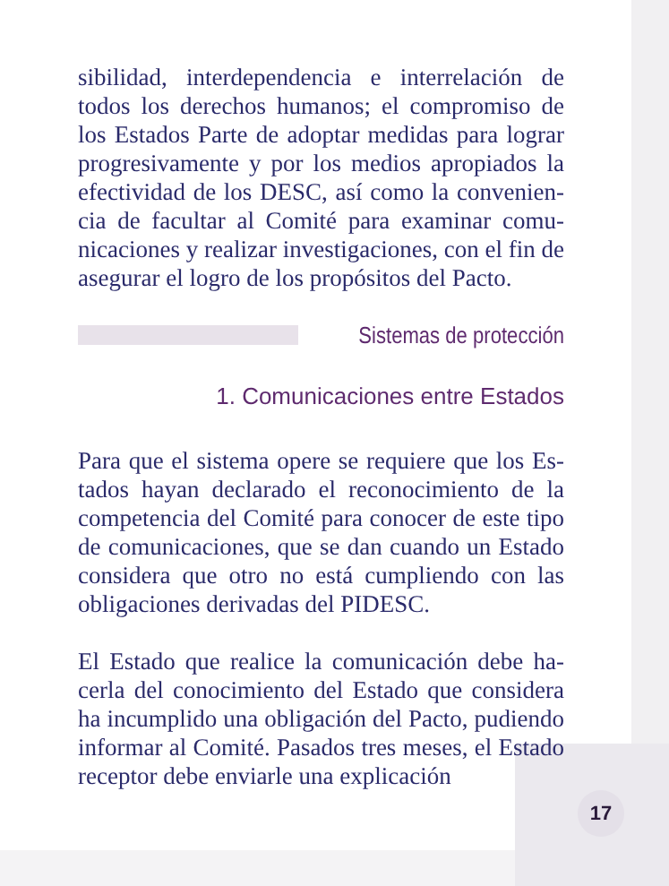sibilidad, interdependencia e interrelación de todos los derechos humanos; el compromiso de los Estados Parte de adoptar medidas para lograr progresivamente y por los medios apropiados la efectividad de los DESC, así como la convenien­cia de facultar al Comité para examinar comu­nicaciones y realizar investigaciones, con el fin de asegurar el logro de los propósitos del Pacto.
Sistemas de protección
1. Comunicaciones entre Estados
Para que el sistema opere se requiere que los Es­tados hayan declarado el reconocimiento de la competencia del Comité para conocer de este tipo de comunicaciones, que se dan cuando un Estado considera que otro no está cumpliendo con las obligaciones derivadas del PIDESC.
El Estado que realice la comunicación debe ha­cerla del conocimiento del Estado que considera ha incumplido una obligación del Pacto, pu­diendo informar al Comité. Pasados tres meses, el Estado receptor debe enviarle una explicación
17